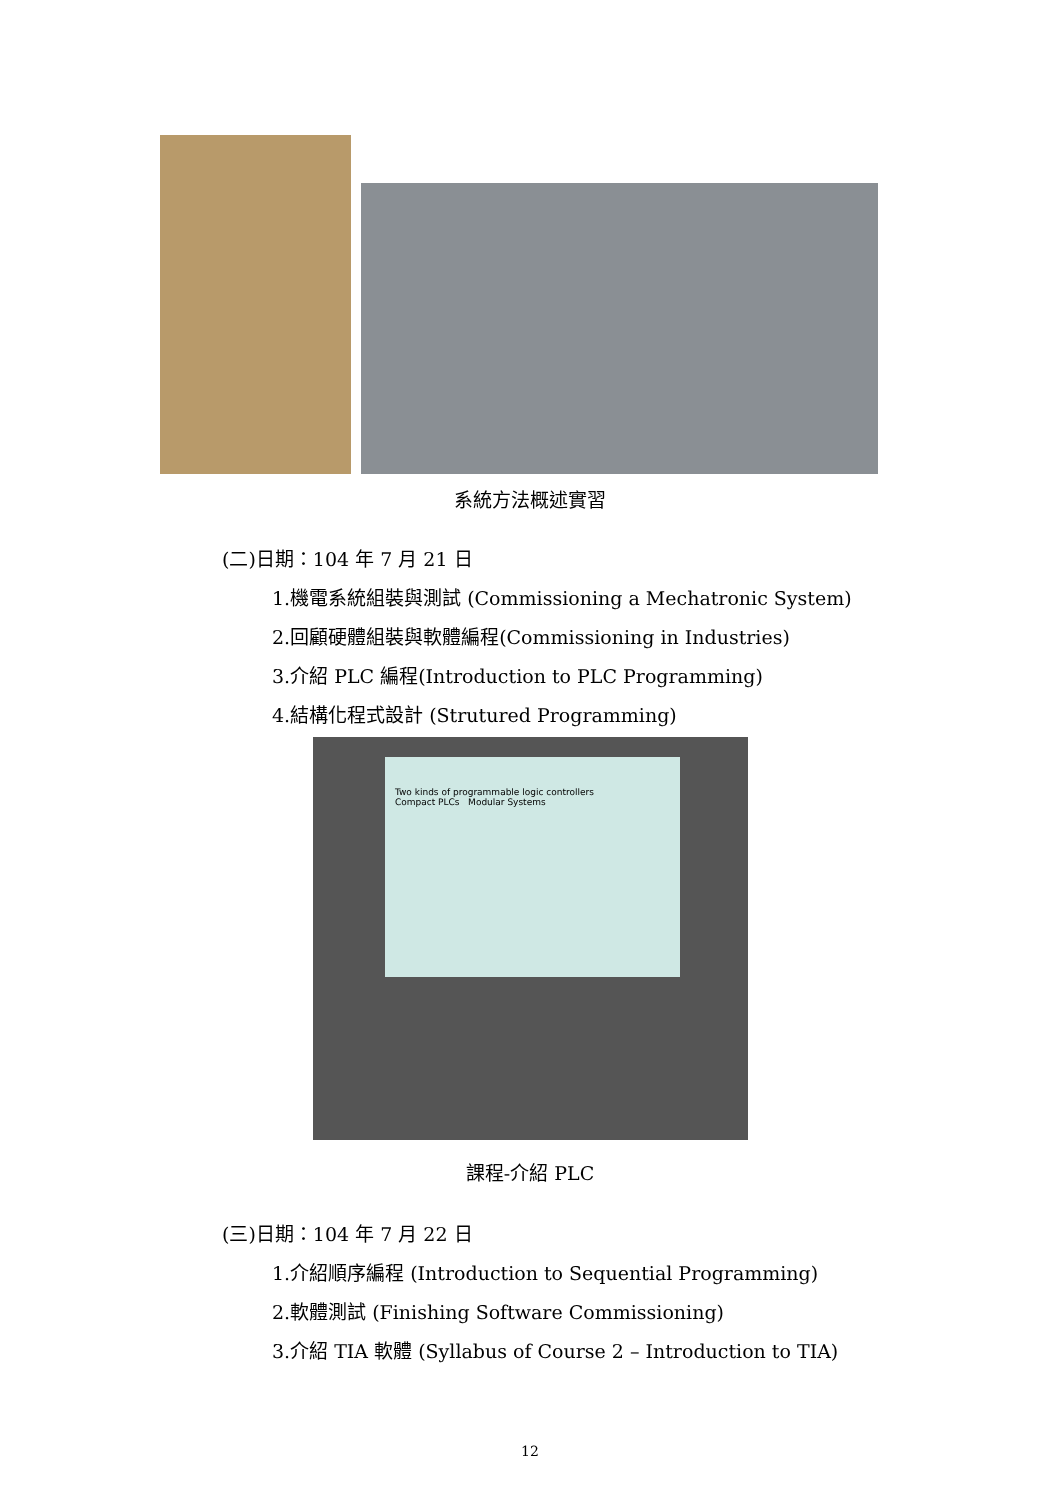系統方法概述實習
(二)日期：104 年 7 月 21 日
1.機電系統組裝與測試 (Commissioning a Mechatronic System)
2.回顧硬體組裝與軟體編程(Commissioning in Industries)
3.介紹 PLC 編程(Introduction to PLC Programming)
4.結構化程式設計 (Strutured Programming)
Two kinds of programmable logic controllers
Compact PLCs Modular Systems
課程-介紹 PLC
(三)日期：104 年 7 月 22 日
1.介紹順序編程 (Introduction to Sequential Programming)
2.軟體測試 (Finishing Software Commissioning)
3.介紹 TIA 軟體 (Syllabus of Course 2 – Introduction to TIA)
12